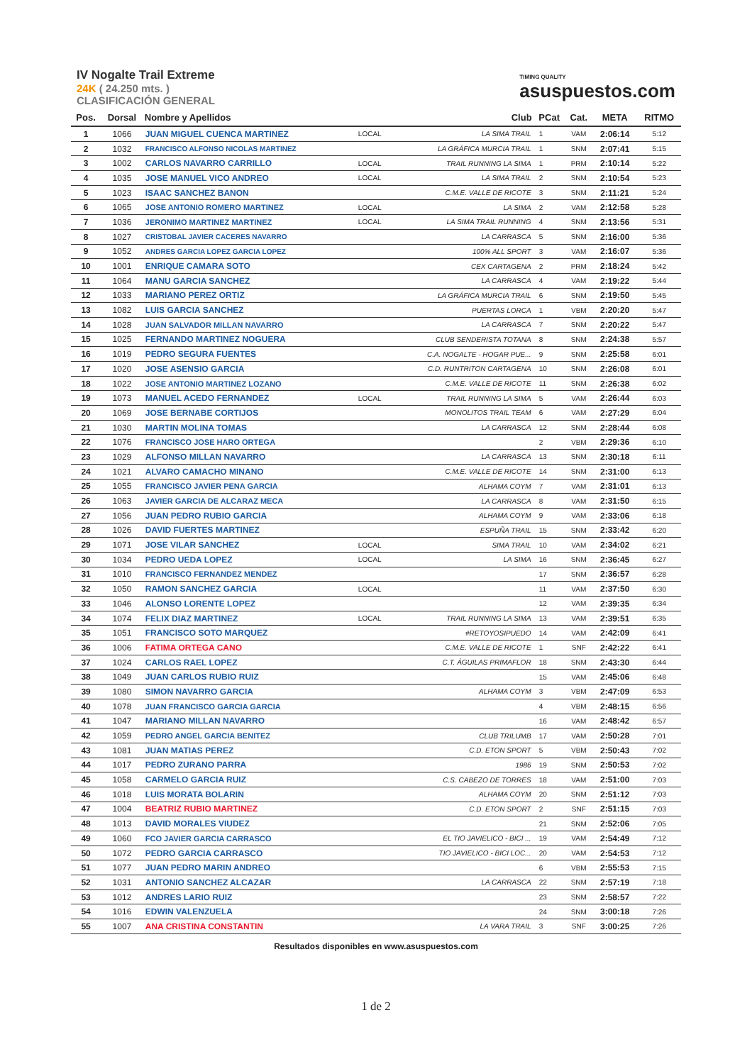IV Nogalte Trail Extreme
24K ( 24.250 mts. )
CLASIFICACIÓN GENERAL
TIMING QUALITY
asuspuestos.com
| Pos. | Dorsal | Nombre y Apellidos | | Club | PCat | Cat. | META | RITMO |
| --- | --- | --- | --- | --- | --- | --- | --- | --- |
| 1 | 1066 | JUAN MIGUEL CUENCA MARTINEZ | LOCAL | LA SIMA TRAIL | 1 | VAM | 2:06:14 | 5:12 |
| 2 | 1032 | FRANCISCO ALFONSO NICOLAS MARTINEZ | | LA GRÁFICA MURCIA TRAIL | 1 | SNM | 2:07:41 | 5:15 |
| 3 | 1002 | CARLOS NAVARRO CARRILLO | LOCAL | TRAIL RUNNING LA SIMA | 1 | PRM | 2:10:14 | 5:22 |
| 4 | 1035 | JOSE MANUEL VICO ANDREO | LOCAL | LA SIMA TRAIL | 2 | SNM | 2:10:54 | 5:23 |
| 5 | 1023 | ISAAC SANCHEZ BANON | | C.M.E. VALLE DE RICOTE | 3 | SNM | 2:11:21 | 5:24 |
| 6 | 1065 | JOSE ANTONIO ROMERO MARTINEZ | LOCAL | LA SIMA | 2 | VAM | 2:12:58 | 5:28 |
| 7 | 1036 | JERONIMO MARTINEZ MARTINEZ | LOCAL | LA SIMA TRAIL RUNNING | 4 | SNM | 2:13:56 | 5:31 |
| 8 | 1027 | CRISTOBAL JAVIER CACERES NAVARRO | | LA CARRASCA | 5 | SNM | 2:16:00 | 5:36 |
| 9 | 1052 | ANDRES GARCIA LOPEZ GARCIA LOPEZ | | 100% ALL SPORT | 3 | VAM | 2:16:07 | 5:36 |
| 10 | 1001 | ENRIQUE CAMARA SOTO | | CEX CARTAGENA | 2 | PRM | 2:18:24 | 5:42 |
| 11 | 1064 | MANU GARCIA SANCHEZ | | LA CARRASCA | 4 | VAM | 2:19:22 | 5:44 |
| 12 | 1033 | MARIANO PEREZ ORTIZ | | LA GRÁFICA MURCIA TRAIL | 6 | SNM | 2:19:50 | 5:45 |
| 13 | 1082 | LUIS GARCIA SANCHEZ | | PUERTAS LORCA | 1 | VBM | 2:20:20 | 5:47 |
| 14 | 1028 | JUAN SALVADOR MILLAN NAVARRO | | LA CARRASCA | 7 | SNM | 2:20:22 | 5:47 |
| 15 | 1025 | FERNANDO MARTINEZ NOGUERA | | CLUB SENDERISTA TOTANA | 8 | SNM | 2:24:38 | 5:57 |
| 16 | 1019 | PEDRO SEGURA FUENTES | | C.A. NOGALTE - HOGAR PUE... | 9 | SNM | 2:25:58 | 6:01 |
| 17 | 1020 | JOSE ASENSIO GARCIA | | C.D. RUNTRITON CARTAGENA | 10 | SNM | 2:26:08 | 6:01 |
| 18 | 1022 | JOSE ANTONIO MARTINEZ LOZANO | | C.M.E. VALLE DE RICOTE | 11 | SNM | 2:26:38 | 6:02 |
| 19 | 1073 | MANUEL ACEDO FERNANDEZ | LOCAL | TRAIL RUNNING LA SIMA | 5 | VAM | 2:26:44 | 6:03 |
| 20 | 1069 | JOSE BERNABE CORTIJOS | | MONOLITOS TRAIL TEAM | 6 | VAM | 2:27:29 | 6:04 |
| 21 | 1030 | MARTIN MOLINA TOMAS | | LA CARRASCA | 12 | SNM | 2:28:44 | 6:08 |
| 22 | 1076 | FRANCISCO JOSE HARO ORTEGA | | | 2 | VBM | 2:29:36 | 6:10 |
| 23 | 1029 | ALFONSO MILLAN NAVARRO | | LA CARRASCA | 13 | SNM | 2:30:18 | 6:11 |
| 24 | 1021 | ALVARO CAMACHO MINANO | | C.M.E. VALLE DE RICOTE | 14 | SNM | 2:31:00 | 6:13 |
| 25 | 1055 | FRANCISCO JAVIER PENA GARCIA | | ALHAMA COYM | 7 | VAM | 2:31:01 | 6:13 |
| 26 | 1063 | JAVIER GARCIA DE ALCARAZ MECA | | LA CARRASCA | 8 | VAM | 2:31:50 | 6:15 |
| 27 | 1056 | JUAN PEDRO RUBIO GARCIA | | ALHAMA COYM | 9 | VAM | 2:33:06 | 6:18 |
| 28 | 1026 | DAVID FUERTES MARTINEZ | | ESPUÑA TRAIL | 15 | SNM | 2:33:42 | 6:20 |
| 29 | 1071 | JOSE VILAR SANCHEZ | LOCAL | SIMA TRAIL | 10 | VAM | 2:34:02 | 6:21 |
| 30 | 1034 | PEDRO UEDA LOPEZ | LOCAL | LA SIMA | 16 | SNM | 2:36:45 | 6:27 |
| 31 | 1010 | FRANCISCO FERNANDEZ MENDEZ | | | 17 | SNM | 2:36:57 | 6:28 |
| 32 | 1050 | RAMON SANCHEZ GARCIA | LOCAL | | 11 | VAM | 2:37:50 | 6:30 |
| 33 | 1046 | ALONSO LORENTE LOPEZ | | | 12 | VAM | 2:39:35 | 6:34 |
| 34 | 1074 | FELIX DIAZ MARTINEZ | LOCAL | TRAIL RUNNING LA SIMA | 13 | VAM | 2:39:51 | 6:35 |
| 35 | 1051 | FRANCISCO SOTO MARQUEZ | | #RETOYOSIPUEDO | 14 | VAM | 2:42:09 | 6:41 |
| 36 | 1006 | FATIMA ORTEGA CANO | | C.M.E. VALLE DE RICOTE | 1 | SNF | 2:42:22 | 6:41 |
| 37 | 1024 | CARLOS RAEL LOPEZ | | C.T. ÁGUILAS PRIMAFLOR | 18 | SNM | 2:43:30 | 6:44 |
| 38 | 1049 | JUAN CARLOS RUBIO RUIZ | | | 15 | VAM | 2:45:06 | 6:48 |
| 39 | 1080 | SIMON NAVARRO GARCIA | | ALHAMA COYM | 3 | VBM | 2:47:09 | 6:53 |
| 40 | 1078 | JUAN FRANCISCO GARCIA GARCIA | | | 4 | VBM | 2:48:15 | 6:56 |
| 41 | 1047 | MARIANO MILLAN NAVARRO | | | 16 | VAM | 2:48:42 | 6:57 |
| 42 | 1059 | PEDRO ANGEL GARCIA BENITEZ | | CLUB TRILUMB | 17 | VAM | 2:50:28 | 7:01 |
| 43 | 1081 | JUAN MATIAS PEREZ | | C.D. ETON SPORT | 5 | VBM | 2:50:43 | 7:02 |
| 44 | 1017 | PEDRO ZURANO PARRA | | 1986 | 19 | SNM | 2:50:53 | 7:02 |
| 45 | 1058 | CARMELO GARCIA RUIZ | | C.S. CABEZO DE TORRES | 18 | VAM | 2:51:00 | 7:03 |
| 46 | 1018 | LUIS MORATA BOLARIN | | ALHAMA COYM | 20 | SNM | 2:51:12 | 7:03 |
| 47 | 1004 | BEATRIZ RUBIO MARTINEZ | | C.D. ETON SPORT | 2 | SNF | 2:51:15 | 7:03 |
| 48 | 1013 | DAVID MORALES VIUDEZ | | | 21 | SNM | 2:52:06 | 7:05 |
| 49 | 1060 | FCO JAVIER GARCIA CARRASCO | | EL TIO JAVIELICO - BICI ... | 19 | VAM | 2:54:49 | 7:12 |
| 50 | 1072 | PEDRO GARCIA CARRASCO | | TIO JAVIELICO - BICI LOC... | 20 | VAM | 2:54:53 | 7:12 |
| 51 | 1077 | JUAN PEDRO MARIN ANDREO | | | 6 | VBM | 2:55:53 | 7:15 |
| 52 | 1031 | ANTONIO SANCHEZ ALCAZAR | | LA CARRASCA | 22 | SNM | 2:57:19 | 7:18 |
| 53 | 1012 | ANDRES LARIO RUIZ | | | 23 | SNM | 2:58:57 | 7:22 |
| 54 | 1016 | EDWIN VALENZUELA | | | 24 | SNM | 3:00:18 | 7:26 |
| 55 | 1007 | ANA CRISTINA CONSTANTIN | | LA VARA TRAIL | 3 | SNF | 3:00:25 | 7:26 |
Resultados disponibles en www.asuspuestos.com
1 de 2